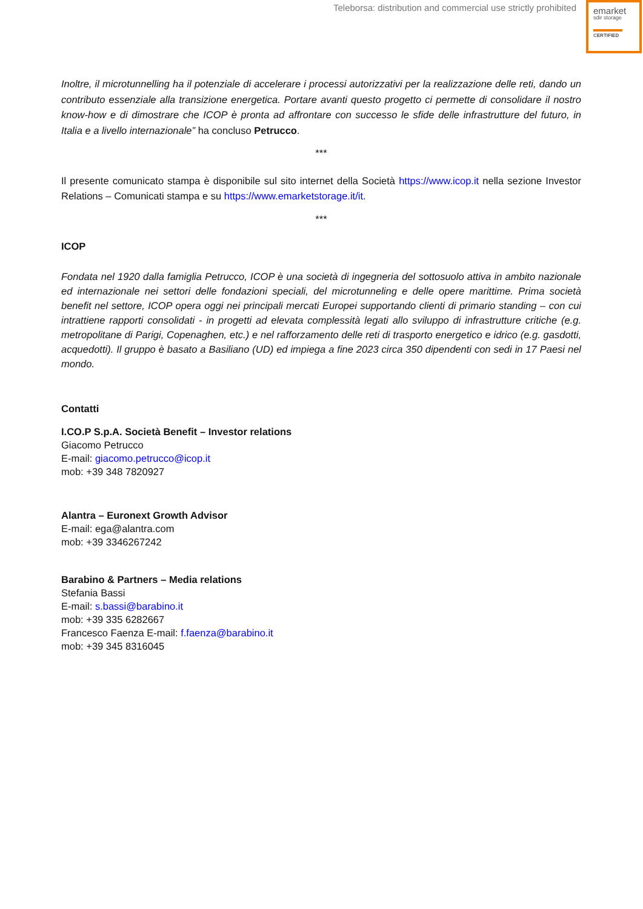Teleborsa: distribution and commercial use strictly prohibited
emarket
sdir storage
CERTIFIED
Inoltre, il microtunnelling ha il potenziale di accelerare i processi autorizzativi per la realizzazione delle reti, dando un contributo essenziale alla transizione energetica. Portare avanti questo progetto ci permette di consolidare il nostro know-how e di dimostrare che ICOP è pronta ad affrontare con successo le sfide delle infrastrutture del futuro, in Italia e a livello internazionale” ha concluso Petrucco.
***
Il presente comunicato stampa è disponibile sul sito internet della Società https://www.icop.it nella sezione Investor Relations – Comunicati stampa e su https://www.emarketstorage.it/it.
***
ICOP
Fondata nel 1920 dalla famiglia Petrucco, ICOP è una società di ingegneria del sottosuolo attiva in ambito nazionale ed internazionale nei settori delle fondazioni speciali, del microtunneling e delle opere marittime. Prima società benefit nel settore, ICOP opera oggi nei principali mercati Europei supportando clienti di primario standing – con cui intrattiene rapporti consolidati - in progetti ad elevata complessità legati allo sviluppo di infrastrutture critiche (e.g. metropolitane di Parigi, Copenaghen, etc.) e nel rafforzamento delle reti di trasporto energetico e idrico (e.g. gasdotti, acquedotti). Il gruppo è basato a Basiliano (UD) ed impiega a fine 2023 circa 350 dipendenti con sedi in 17 Paesi nel mondo.
Contatti
I.CO.P S.p.A. Società Benefit – Investor relations
Giacomo Petrucco
E-mail: giacomo.petrucco@icop.it
mob: +39 348 7820927
Alantra – Euronext Growth Advisor
E-mail: ega@alantra.com
mob: +39 3346267242
Barabino & Partners – Media relations
Stefania Bassi
E-mail: s.bassi@barabino.it
mob: +39 335 6282667
Francesco Faenza E-mail: f.faenza@barabino.it
mob: +39 345 8316045